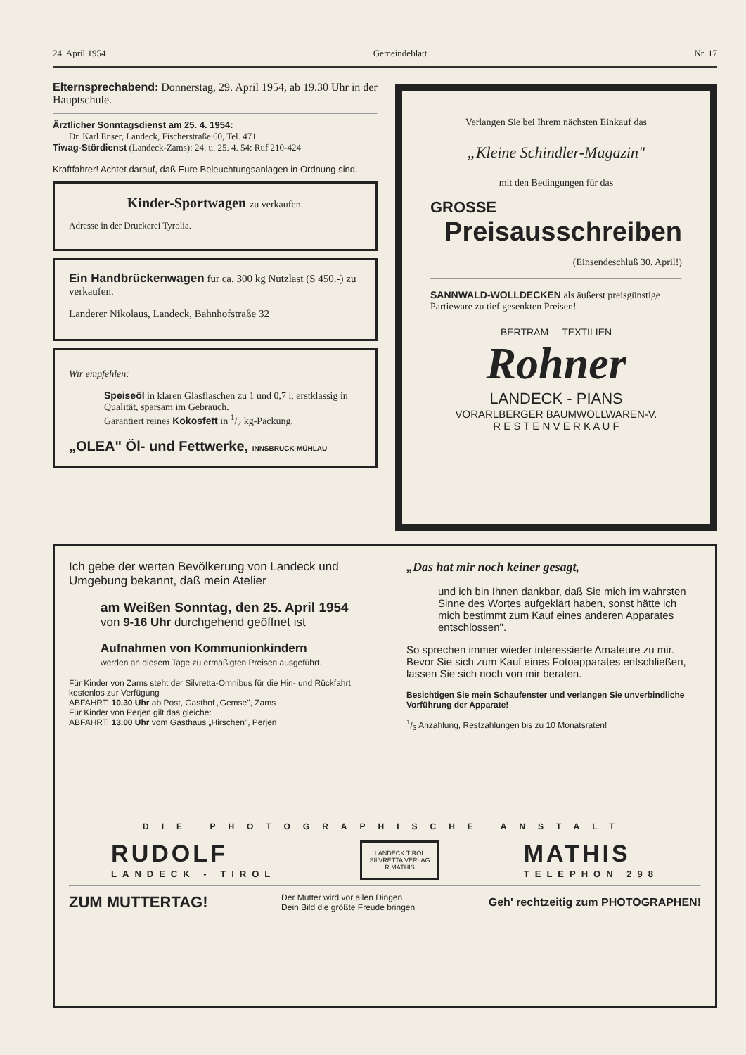24. April 1954 Gemeindeblatt Nr. 17
Elternsprechabend: Donnerstag, 29. April 1954, ab 19.30 Uhr in der Hauptschule.
Ärztlicher Sonntagsdienst am 25. 4. 1954:
Dr. Karl Enser, Landeck, Fischerstraße 60, Tel. 471
Tiwag-Stördienst (Landeck-Zams): 24. u. 25. 4. 54: Ruf 210-424
Kraftfahrer! Achtet darauf, daß Eure Beleuchtungsanlagen in Ordnung sind.
Kinder-Sportwagen zu verkaufen.
Adresse in der Druckerei Tyrolia.
Ein Handbrückenwagen für ca. 300 kg Nutzlast (S 450.-) zu verkaufen.
Landerer Nikolaus, Landeck, Bahnhofstraße 32
Wir empfehlen:
Speiseöl in klaren Glasflaschen zu 1 und 0,7 l, erstklassig in Qualität, sparsam im Gebrauch.
Garantiert reines Kokosfett in 1/2 kg-Packung.
„OLEA" Öl- und Fettwerke, INNSBRUCK-MÜHLAU
Verlangen Sie bei Ihrem nächsten Einkauf das
„Kleine Schindler-Magazin"
mit den Bedingungen für das
GROSSE
Preisausschreiben
(Einsendeschluß 30. April!)
SANNWALD-WOLLDECKEN als äußerst preisgünstige Partieware zu tief gesenkten Preisen!
BERTRAM TEXTILIEN
Rohner
LANDECK - PIANS
VORARLBERGER BAUMWOLLWAREN-V.
R E S T E N V E R K A U F
Ich gebe der werten Bevölkerung von Landeck und Umgebung bekannt, daß mein Atelier
am Weißen Sonntag, den 25. April 1954
von 9-16 Uhr durchgehend geöffnet ist
Aufnahmen von Kommunionkindern
werden an diesem Tage zu ermäßigten Preisen ausgeführt.
Für Kinder von Zams steht der Silvretta-Omnibus für die Hin- und Rückfahrt kostenlos zur Verfügung
ABFAHRT: 10.30 Uhr ab Post, Gasthof „Gemse", Zams
Für Kinder von Perjen gilt das gleiche:
ABFAHRT: 13.00 Uhr vom Gasthaus „Hirschen", Perjen
„Das hat mir noch keiner gesagt,
und ich bin Ihnen dankbar, daß Sie mich im wahrsten Sinne des Wortes aufgeklärt haben, sonst hätte ich mich bestimmt zum Kauf eines anderen Apparates entschlossen".
So sprechen immer wieder interessierte Amateure zu mir. Bevor Sie sich zum Kauf eines Fotoapparates entschließen, lassen Sie sich noch von mir beraten.
Besichtigen Sie mein Schaufenster und verlangen Sie unverbindliche Vorführung der Apparate!
1/3 Anzahlung, Restzahlungen bis zu 10 Monatsraten!
DIE PHOTOGRAPHISCHE ANSTALT
RUDOLF
LANDECK - TIROL
LANDECK TIROL
SILVRETTA VERLAG
R.MATHIS
MATHIS
TELEPHON 298
ZUM MUTTERTAG! Der Mutter wird vor allen Dingen
Dein Bild die größte Freude bringen Geh' rechtzeitig zum PHOTOGRAPHEN!